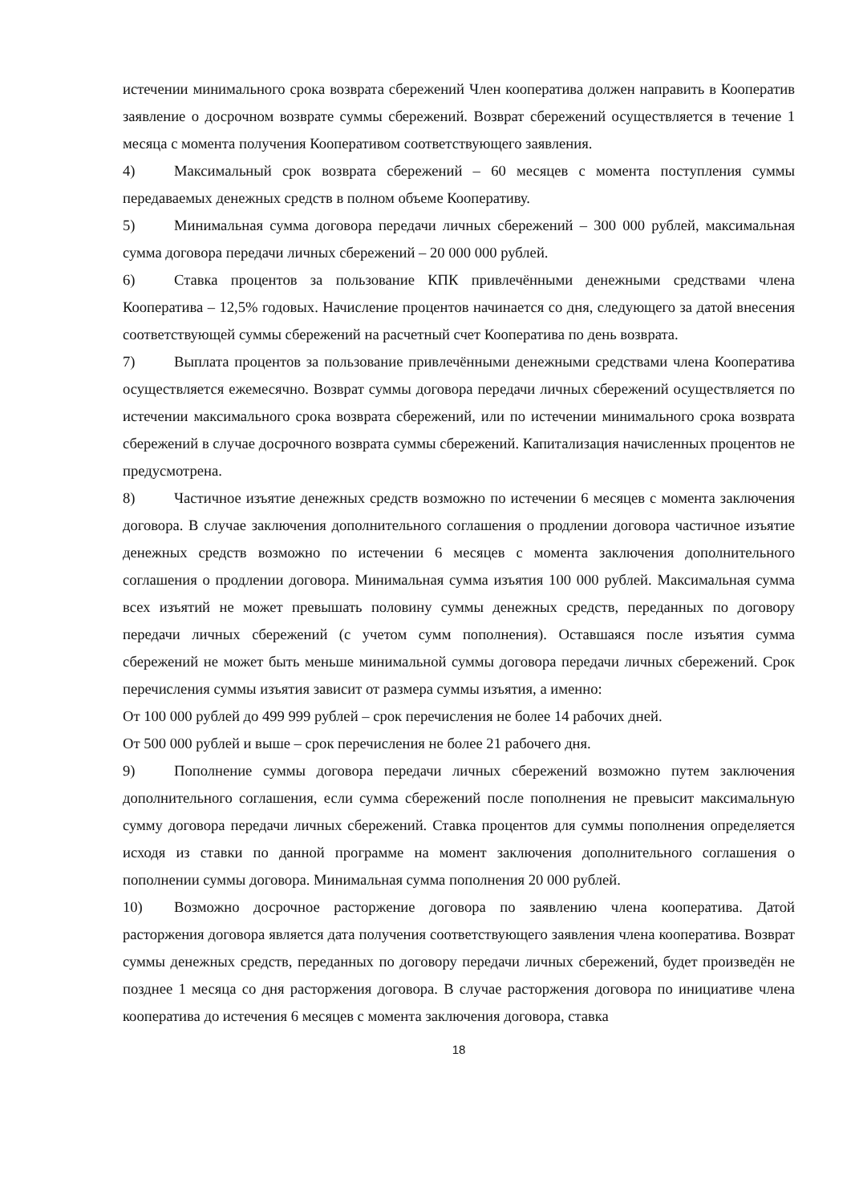истечении минимального срока возврата сбережений Член кооператива должен направить в Кооператив заявление о досрочном возврате суммы сбережений. Возврат сбережений осуществляется в течение 1 месяца с момента получения Кооперативом соответствующего заявления.
4) Максимальный срок возврата сбережений – 60 месяцев с момента поступления суммы передаваемых денежных средств в полном объеме Кооперативу.
5) Минимальная сумма договора передачи личных сбережений – 300 000 рублей, максимальная сумма договора передачи личных сбережений – 20 000 000 рублей.
6) Ставка процентов за пользование КПК привлечёнными денежными средствами члена Кооператива – 12,5% годовых. Начисление процентов начинается со дня, следующего за датой внесения соответствующей суммы сбережений на расчетный счет Кооператива по день возврата.
7) Выплата процентов за пользование привлечёнными денежными средствами члена Кооператива осуществляется ежемесячно. Возврат суммы договора передачи личных сбережений осуществляется по истечении максимального срока возврата сбережений, или по истечении минимального срока возврата сбережений в случае досрочного возврата суммы сбережений. Капитализация начисленных процентов не предусмотрена.
8) Частичное изъятие денежных средств возможно по истечении 6 месяцев с момента заключения договора. В случае заключения дополнительного соглашения о продлении договора частичное изъятие денежных средств возможно по истечении 6 месяцев с момента заключения дополнительного соглашения о продлении договора. Минимальная сумма изъятия 100 000 рублей. Максимальная сумма всех изъятий не может превышать половину суммы денежных средств, переданных по договору передачи личных сбережений (с учетом сумм пополнения). Оставшаяся после изъятия сумма сбережений не может быть меньше минимальной суммы договора передачи личных сбережений. Срок перечисления суммы изъятия зависит от размера суммы изъятия, а именно:
От 100 000 рублей до 499 999 рублей – срок перечисления не более 14 рабочих дней.
От 500 000 рублей и выше – срок перечисления не более 21 рабочего дня.
9) Пополнение суммы договора передачи личных сбережений возможно путем заключения дополнительного соглашения, если сумма сбережений после пополнения не превысит максимальную сумму договора передачи личных сбережений. Ставка процентов для суммы пополнения определяется исходя из ставки по данной программе на момент заключения дополнительного соглашения о пополнении суммы договора. Минимальная сумма пополнения 20 000 рублей.
10) Возможно досрочное расторжение договора по заявлению члена кооператива. Датой расторжения договора является дата получения соответствующего заявления члена кооператива. Возврат суммы денежных средств, переданных по договору передачи личных сбережений, будет произведён не позднее 1 месяца со дня расторжения договора. В случае расторжения договора по инициативе члена кооператива до истечения 6 месяцев с момента заключения договора, ставка
18